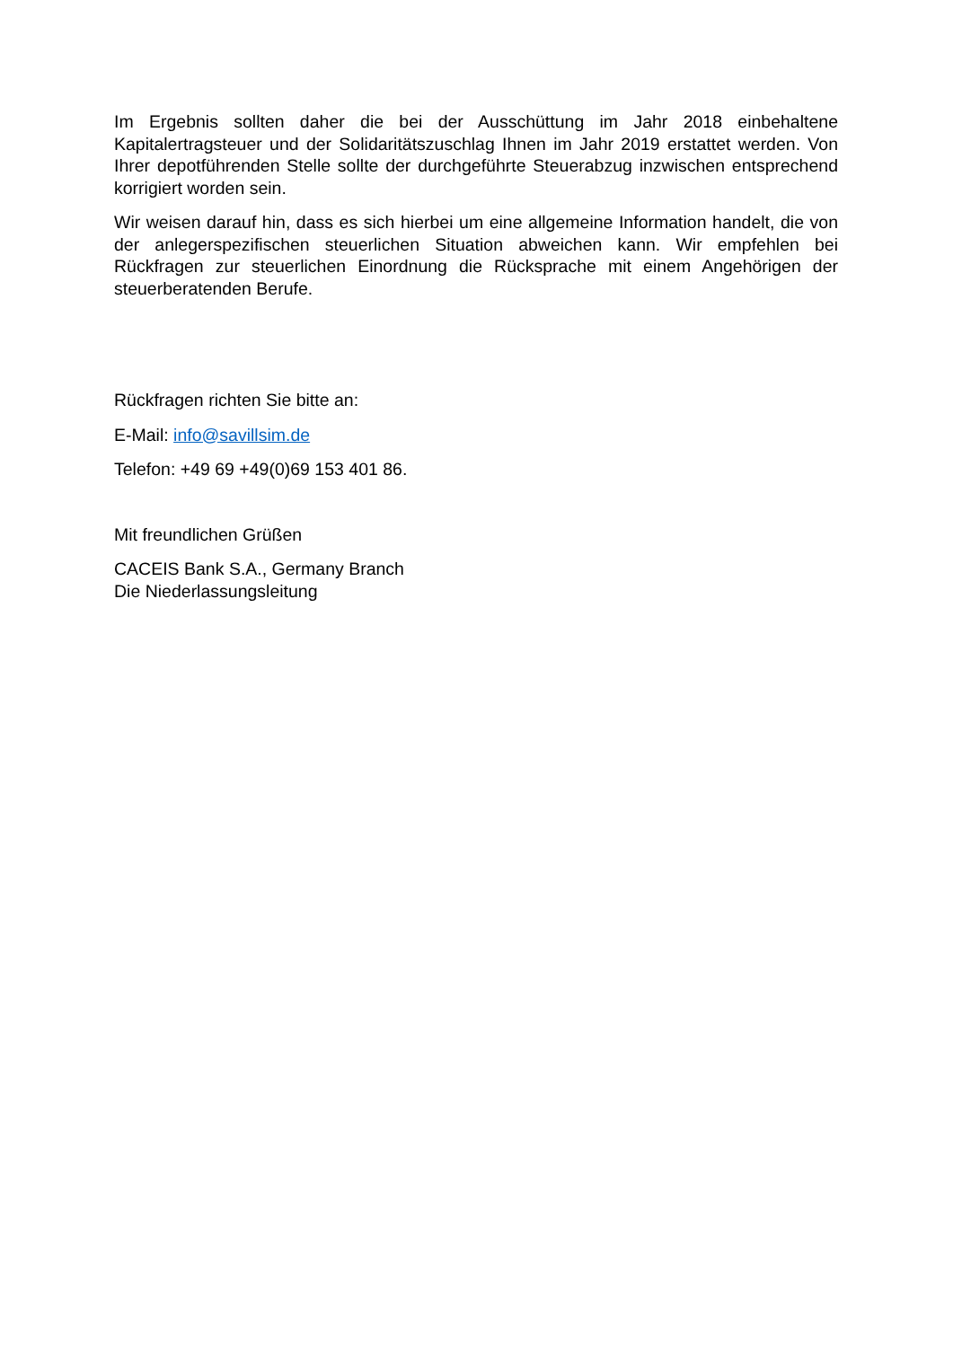Im Ergebnis sollten daher die bei der Ausschüttung im Jahr 2018 einbehaltene Kapitalertragsteuer und der Solidaritätszuschlag Ihnen im Jahr 2019 erstattet werden. Von Ihrer depotführenden Stelle sollte der durchgeführte Steuerabzug inzwischen entsprechend korrigiert worden sein.
Wir weisen darauf hin, dass es sich hierbei um eine allgemeine Information handelt, die von der anlegerspezifischen steuerlichen Situation abweichen kann. Wir empfehlen bei Rückfragen zur steuerlichen Einordnung die Rücksprache mit einem Angehörigen der steuerberatenden Berufe.
Rückfragen richten Sie bitte an:
E-Mail: info@savillsim.de
Telefon: +49 69 +49(0)69 153 401 86.
Mit freundlichen Grüßen
CACEIS Bank S.A., Germany Branch
Die Niederlassungsleitung